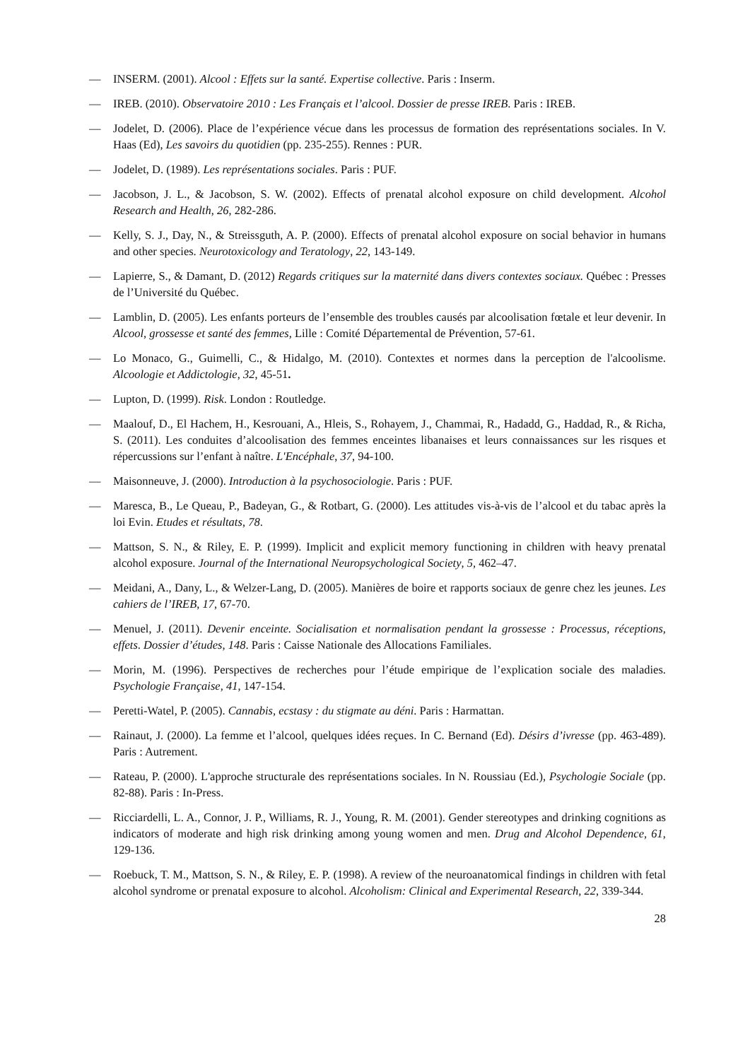— INSERM. (2001). Alcool : Effets sur la santé. Expertise collective. Paris : Inserm.
— IREB. (2010). Observatoire 2010 : Les Français et l’alcool. Dossier de presse IREB. Paris : IREB.
— Jodelet, D. (2006). Place de l’expérience vécue dans les processus de formation des représentations sociales. In V. Haas (Ed), Les savoirs du quotidien (pp. 235-255). Rennes : PUR.
— Jodelet, D. (1989). Les représentations sociales. Paris : PUF.
— Jacobson, J. L., & Jacobson, S. W. (2002). Effects of prenatal alcohol exposure on child development. Alcohol Research and Health, 26, 282-286.
— Kelly, S. J., Day, N., & Streissguth, A. P. (2000). Effects of prenatal alcohol exposure on social behavior in humans and other species. Neurotoxicology and Teratology, 22, 143-149.
— Lapierre, S., & Damant, D. (2012) Regards critiques sur la maternité dans divers contextes sociaux. Québec : Presses de l’Université du Québec.
— Lamblin, D. (2005). Les enfants porteurs de l’ensemble des troubles causés par alcoolisation fœtale et leur devenir. In Alcool, grossesse et santé des femmes, Lille : Comité Départemental de Prévention, 57-61.
— Lo Monaco, G., Guimelli, C., & Hidalgo, M. (2010). Contextes et normes dans la perception de l'alcoolisme. Alcoologie et Addictologie, 32, 45-51.
— Lupton, D. (1999). Risk. London : Routledge.
— Maalouf, D., El Hachem, H., Kesrouani, A., Hleis, S., Rohayem, J., Chammai, R., Hadadd, G., Haddad, R., & Richa, S. (2011). Les conduites d’alcoolisation des femmes enceintes libanaises et leurs connaissances sur les risques et répercussions sur l’enfant à naître. L'Encéphale, 37, 94-100.
— Maisonneuve, J. (2000). Introduction à la psychosociologie. Paris : PUF.
— Maresca, B., Le Queau, P., Badeyan, G., & Rotbart, G. (2000). Les attitudes vis-à-vis de l’alcool et du tabac après la loi Evin. Etudes et résultats, 78.
— Mattson, S. N., & Riley, E. P. (1999). Implicit and explicit memory functioning in children with heavy prenatal alcohol exposure. Journal of the International Neuropsychological Society, 5, 462–47.
— Meidani, A., Dany, L., & Welzer-Lang, D. (2005). Manières de boire et rapports sociaux de genre chez les jeunes. Les cahiers de l’IREB, 17, 67-70.
— Menuel, J. (2011). Devenir enceinte. Socialisation et normalisation pendant la grossesse : Processus, réceptions, effets. Dossier d’études, 148. Paris : Caisse Nationale des Allocations Familiales.
— Morin, M. (1996). Perspectives de recherches pour l’étude empirique de l’explication sociale des maladies. Psychologie Française, 41, 147-154.
— Peretti-Watel, P. (2005). Cannabis, ecstasy : du stigmate au déni. Paris : Harmattan.
— Rainaut, J. (2000). La femme et l’alcool, quelques idées reçues. In C. Bernand (Ed). Désirs d’ivresse (pp. 463-489). Paris : Autrement.
— Rateau, P. (2000). L'approche structurale des représentations sociales. In N. Roussiau (Ed.), Psychologie Sociale (pp. 82-88). Paris : In-Press.
— Ricciardelli, L. A., Connor, J. P., Williams, R. J., Young, R. M. (2001). Gender stereotypes and drinking cognitions as indicators of moderate and high risk drinking among young women and men. Drug and Alcohol Dependence, 61, 129-136.
— Roebuck, T. M., Mattson, S. N., & Riley, E. P. (1998). A review of the neuroanatomical findings in children with fetal alcohol syndrome or prenatal exposure to alcohol. Alcoholism: Clinical and Experimental Research, 22, 339-344.
28